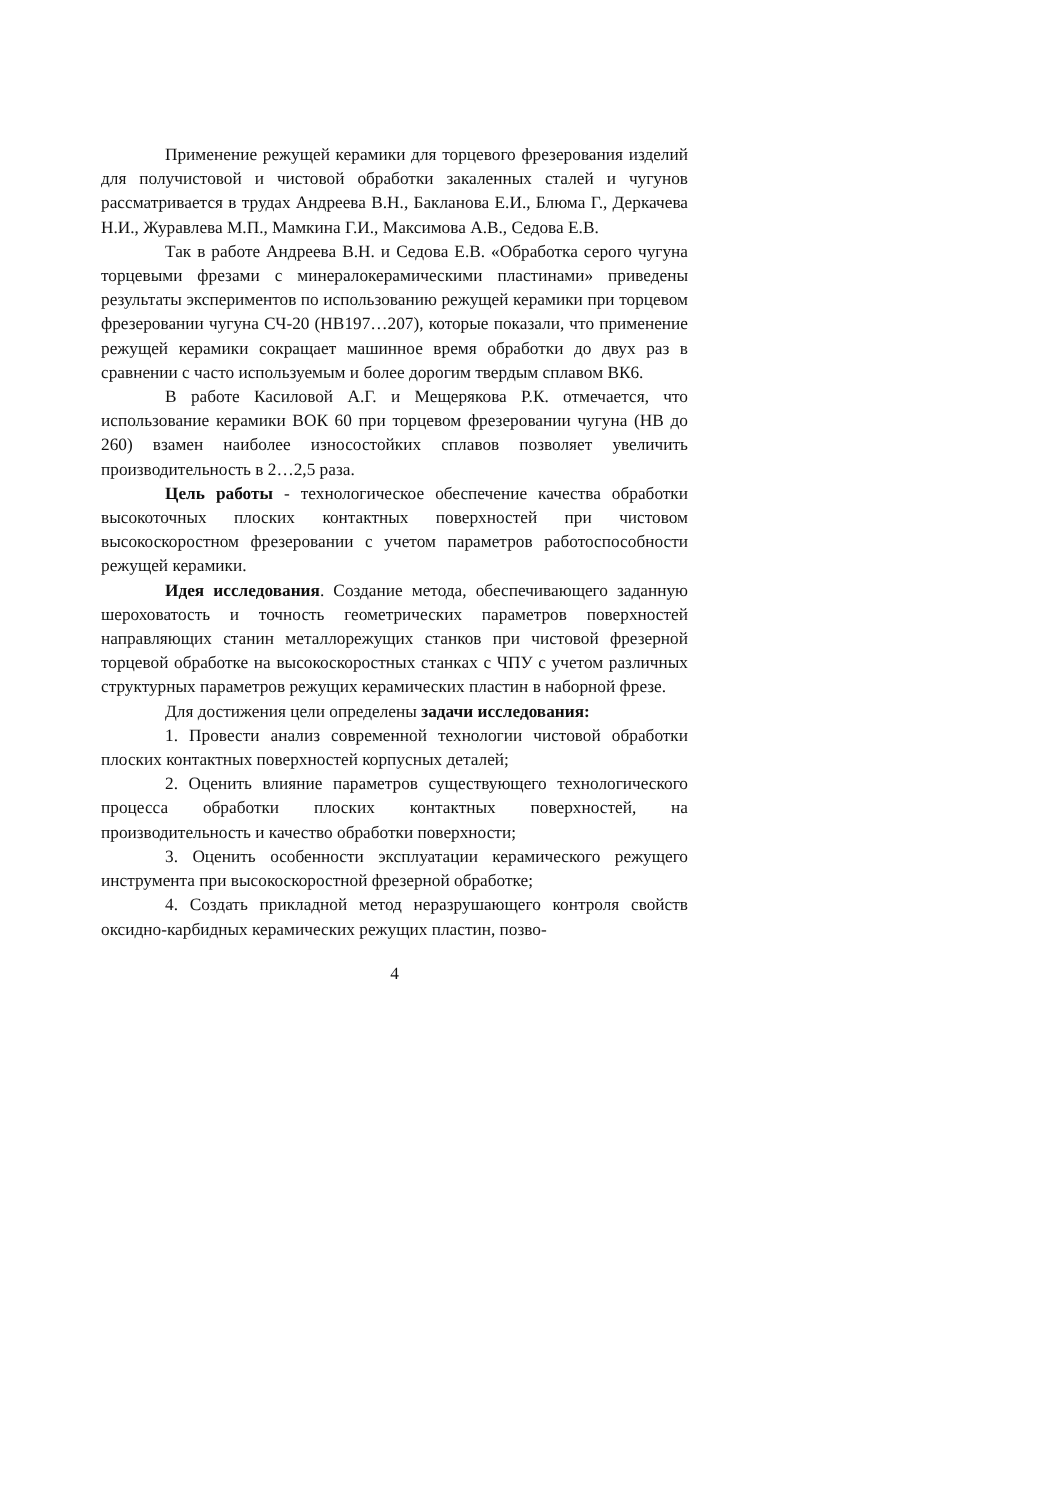Применение режущей керамики для торцевого фрезерования изделий для получистовой и чистовой обработки закаленных сталей и чугунов рассматривается в трудах Андреева В.Н., Бакланова Е.И., Блюма Г., Деркачева Н.И., Журавлева М.П., Мамкина Г.И., Максимова А.В., Седова Е.В.
Так в работе Андреева В.Н. и Седова Е.В. «Обработка серого чугуна торцевыми фрезами с минералокерамическими пластинами» приведены результаты экспериментов по использованию режущей керамики при торцевом фрезеровании чугуна СЧ-20 (НВ197…207), которые показали, что применение режущей керамики сокращает машинное время обработки до двух раз в сравнении с часто используемым и более дорогим твердым сплавом ВК6.
В работе Касиловой А.Г. и Мещерякова Р.К. отмечается, что использование керамики ВОК 60 при торцевом фрезеровании чугуна (НВ до 260) взамен наиболее износостойких сплавов позволяет увеличить производительность в 2…2,5 раза.
Цель работы - технологическое обеспечение качества обработки высокоточных плоских контактных поверхностей при чистовом высокоскоростном фрезеровании с учетом параметров работоспособности режущей керамики.
Идея исследования. Создание метода, обеспечивающего заданную шероховатость и точность геометрических параметров поверхностей направляющих станин металлорежущих станков при чистовой фрезерной торцевой обработке на высокоскоростных станках с ЧПУ с учетом различных структурных параметров режущих керамических пластин в наборной фрезе.
Для достижения цели определены задачи исследования:
1. Провести анализ современной технологии чистовой обработки плоских контактных поверхностей корпусных деталей;
2. Оценить влияние параметров существующего технологического процесса обработки плоских контактных поверхностей, на производительность и качество обработки поверхности;
3. Оценить особенности эксплуатации керамического режущего инструмента при высокоскоростной фрезерной обработке;
4. Создать прикладной метод неразрушающего контроля свойств оксидно-карбидных керамических режущих пластин, позво-
4